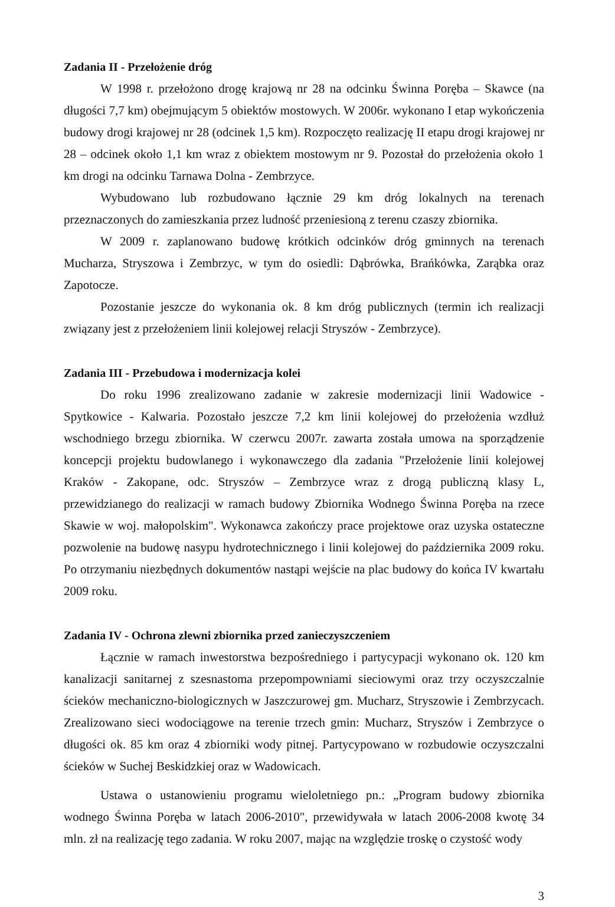Zadania II - Przełożenie dróg
W 1998 r. przełożono drogę krajową nr 28 na odcinku Świnna Poręba – Skawce (na długości 7,7 km) obejmującym 5 obiektów mostowych. W 2006r. wykonano I etap wykończenia budowy drogi krajowej nr 28 (odcinek 1,5 km). Rozpoczęto realizację II etapu drogi krajowej nr 28 – odcinek około 1,1 km wraz z obiektem mostowym nr 9. Pozostał do przełożenia około 1 km drogi na odcinku Tarnawa Dolna - Zembrzyce.
Wybudowano lub rozbudowano łącznie 29 km dróg lokalnych na terenach przeznaczonych do zamieszkania przez ludność przeniesioną z terenu czaszy zbiornika.
W 2009 r. zaplanowano budowę krótkich odcinków dróg gminnych na terenach Mucharza, Stryszowa i Zembrzyc, w tym do osiedli: Dąbrówka, Brańkówka, Zarąbka oraz Zapotocze.
Pozostanie jeszcze do wykonania ok. 8 km dróg publicznych (termin ich realizacji związany jest z przełożeniem linii kolejowej relacji Stryszów - Zembrzyce).
Zadania III - Przebudowa i modernizacja kolei
Do roku 1996 zrealizowano zadanie w zakresie modernizacji linii Wadowice - Spytkowice - Kalwaria. Pozostało jeszcze 7,2 km linii kolejowej do przełożenia wzdłuż wschodniego brzegu zbiornika. W czerwcu 2007r. zawarta została umowa na sporządzenie koncepcji projektu budowlanego i wykonawczego dla zadania "Przełożenie linii kolejowej Kraków - Zakopane, odc. Stryszów – Zembrzyce wraz z drogą publiczną klasy L, przewidzianego do realizacji w ramach budowy Zbiornika Wodnego Świnna Poręba na rzece Skawie w woj. małopolskim". Wykonawca zakończy prace projektowe oraz uzyska ostateczne pozwolenie na budowę nasypu hydrotechnicznego i linii kolejowej do października 2009 roku. Po otrzymaniu niezbędnych dokumentów nastąpi wejście na plac budowy do końca IV kwartału 2009 roku.
Zadania IV - Ochrona zlewni zbiornika przed zanieczyszczeniem
Łącznie w ramach inwestorstwa bezpośredniego i partycypacji wykonano ok. 120 km kanalizacji sanitarnej z szesnastoma przepompowniami sieciowymi oraz trzy oczyszczalnie ścieków mechaniczno-biologicznych w Jaszczurowej gm. Mucharz, Stryszowie i Zembrzycach. Zrealizowano sieci wodociągowe na terenie trzech gmin: Mucharz, Stryszów i Zembrzyce o długości ok. 85 km oraz 4 zbiorniki wody pitnej. Partycypowano w rozbudowie oczyszczalni ścieków w Suchej Beskidzkiej oraz w Wadowicach.
Ustawa o ustanowieniu programu wieloletniego pn.: „Program budowy zbiornika wodnego Świnna Poręba w latach 2006-2010", przewidywała w latach 2006-2008 kwotę 34 mln. zł na realizację tego zadania. W roku 2007, mając na względzie troskę o czystość wody
3